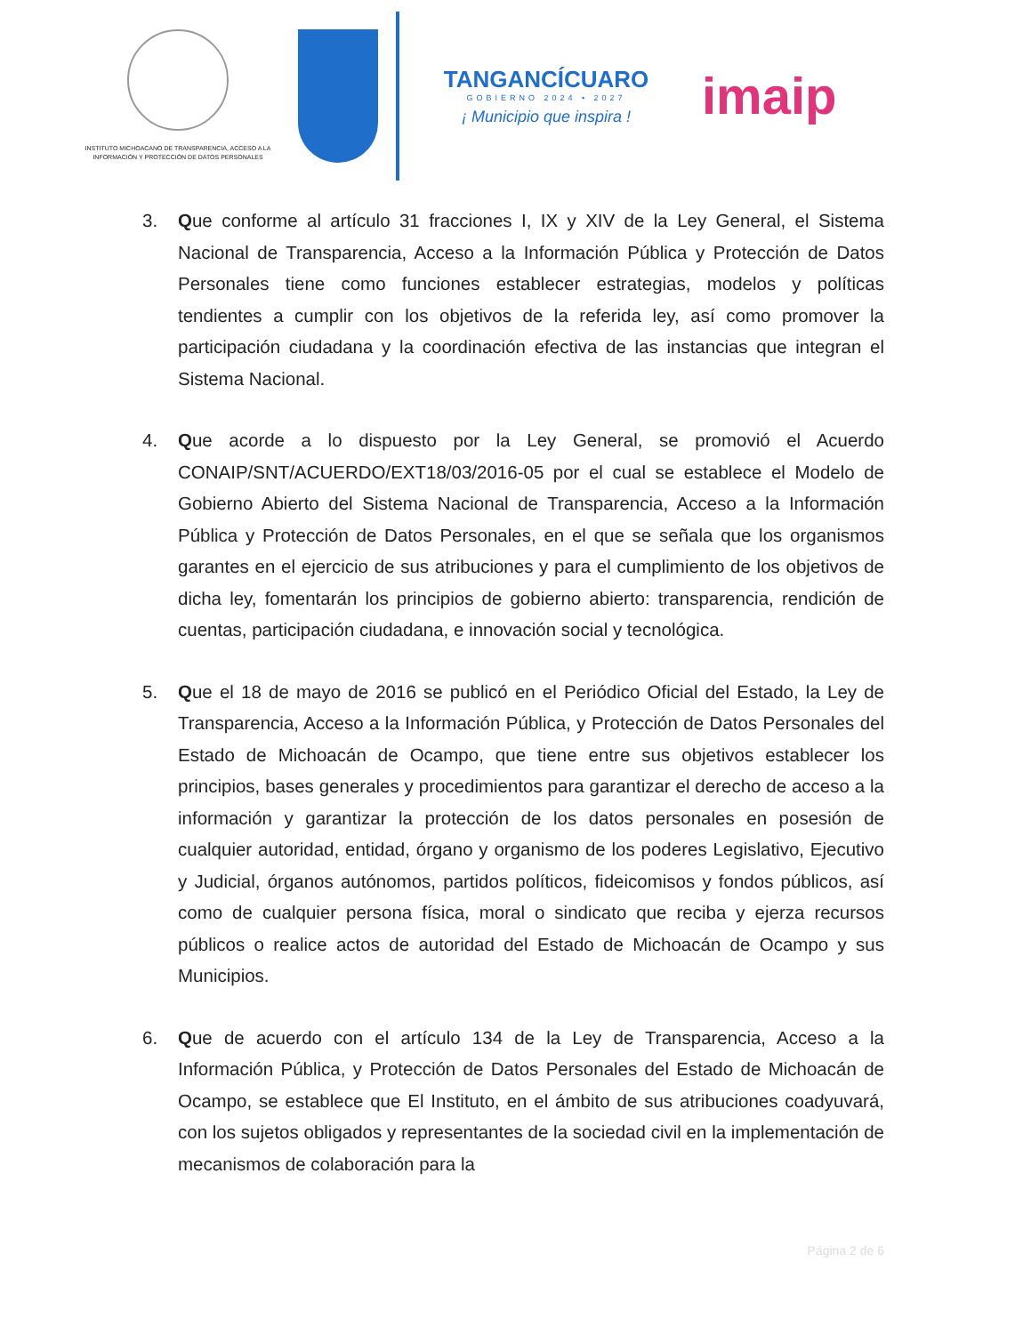INSTITUTO MICHOACANO DE TRANSPARENCIA, ACCESO A LA INFORMACIÓN Y PROTECCIÓN DE DATOS PERSONALES
TANGANCÍCUARO
GOBIERNO 2024 • 2027
¡ Municipio que inspira !
imaip
3. Que conforme al artículo 31 fracciones I, IX y XIV de la Ley General, el Sistema Nacional de Transparencia, Acceso a la Información Pública y Protección de Datos Personales tiene como funciones establecer estrategias, modelos y políticas tendientes a cumplir con los objetivos de la referida ley, así como promover la participación ciudadana y la coordinación efectiva de las instancias que integran el Sistema Nacional.
4. Que acorde a lo dispuesto por la Ley General, se promovió el Acuerdo CONAIP/SNT/ACUERDO/EXT18/03/2016-05 por el cual se establece el Modelo de Gobierno Abierto del Sistema Nacional de Transparencia, Acceso a la Información Pública y Protección de Datos Personales, en el que se señala que los organismos garantes en el ejercicio de sus atribuciones y para el cumplimiento de los objetivos de dicha ley, fomentarán los principios de gobierno abierto: transparencia, rendición de cuentas, participación ciudadana, e innovación social y tecnológica.
5. Que el 18 de mayo de 2016 se publicó en el Periódico Oficial del Estado, la Ley de Transparencia, Acceso a la Información Pública, y Protección de Datos Personales del Estado de Michoacán de Ocampo, que tiene entre sus objetivos establecer los principios, bases generales y procedimientos para garantizar el derecho de acceso a la información y garantizar la protección de los datos personales en posesión de cualquier autoridad, entidad, órgano y organismo de los poderes Legislativo, Ejecutivo y Judicial, órganos autónomos, partidos políticos, fideicomisos y fondos públicos, así como de cualquier persona física, moral o sindicato que reciba y ejerza recursos públicos o realice actos de autoridad del Estado de Michoacán de Ocampo y sus Municipios.
6. Que de acuerdo con el artículo 134 de la Ley de Transparencia, Acceso a la Información Pública, y Protección de Datos Personales del Estado de Michoacán de Ocampo, se establece que El Instituto, en el ámbito de sus atribuciones coadyuvará, con los sujetos obligados y representantes de la sociedad civil en la implementación de mecanismos de colaboración para la
Página 2 de 6